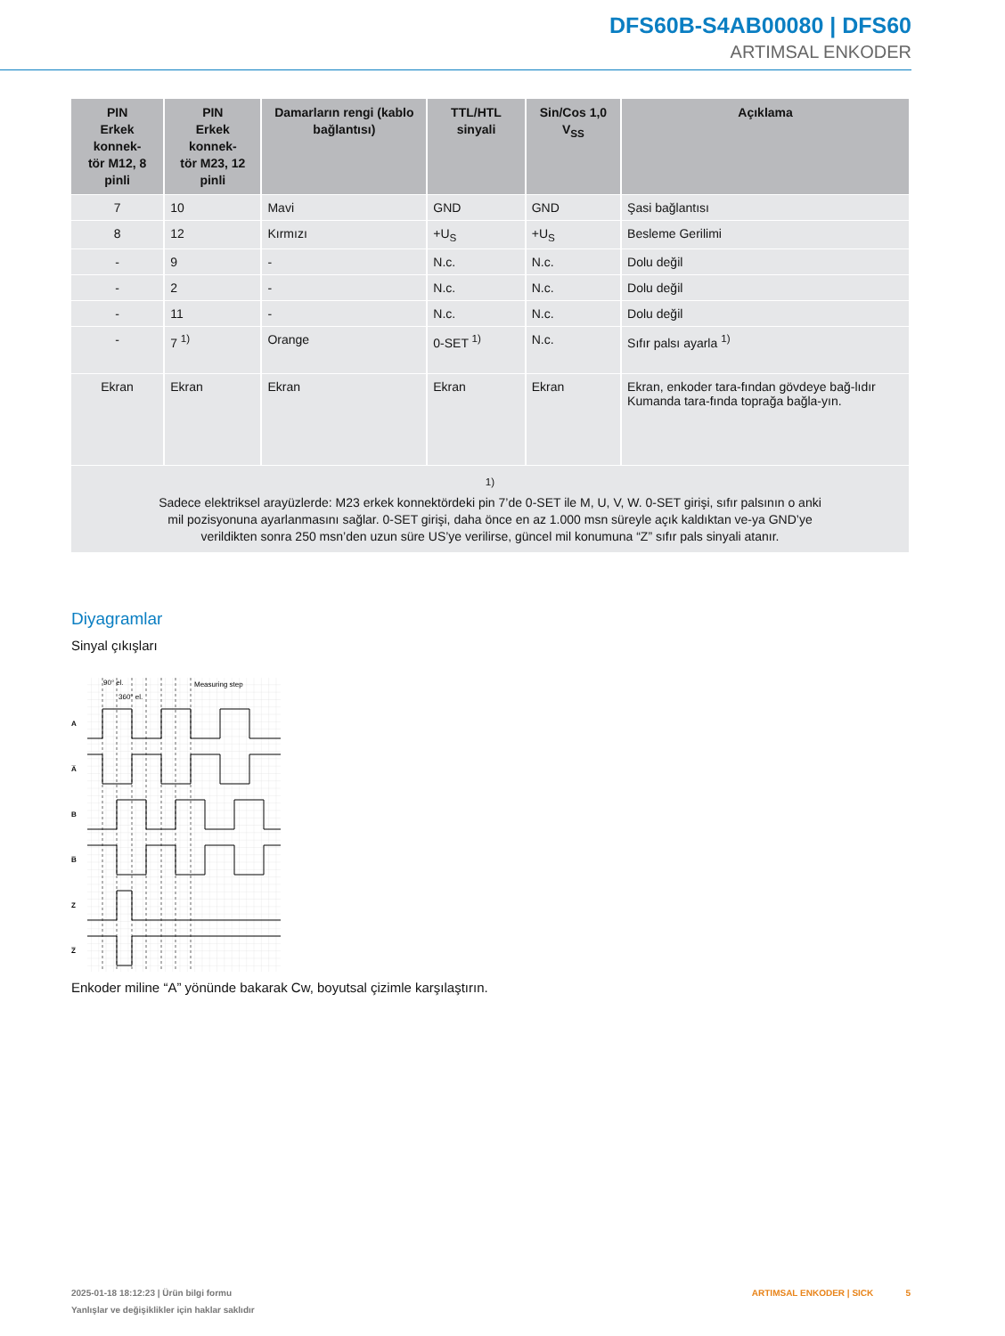DFS60B-S4AB00080 | DFS60
ARTIMSAL ENKODER
| PIN Erkek konnek- tör M12, 8 pinli | PIN Erkek konnek- tör M23, 12 pinli | Damarların rengi (kablo bağlantısı) | TTL/HTL sinyali | Sin/Cos 1,0 V<sub>SS</sub> | Açıklama |
| --- | --- | --- | --- | --- | --- |
| 7 | 10 | Mavi | GND | GND | Şasi bağlantısı |
| 8 | 12 | Kırmızı | +U<sub>S</sub> | +U<sub>S</sub> | Besleme Gerilimi |
| - | 9 | - | N.c. | N.c. | Dolu değil |
| - | 2 | - | N.c. | N.c. | Dolu değil |
| - | 11 | - | N.c. | N.c. | Dolu değil |
| - | 7 <sup>1)</sup> | Orange | 0-SET <sup>1)</sup> | N.c. | Sıfır palsı ayarla <sup>1)</sup> |
| Ekran | Ekran | Ekran | Ekran | Ekran | Ekran, enkoder tara-fından gövdeye bağ-lıdır Kumanda tara-fında toprağa bağla-yın. |
| <sup>1)</sup> Sadece elektriksel arayüzlerde: M23 erkek konnektördeki pin 7’de 0-SET ile M, U, V, W. 0-SET girişi, sıfır palsının o anki mil pozisyonuna ayarlanmasını sağlar. 0-SET girişi, daha önce en az 1.000 msn süreyle açık kaldıktan ve-ya GND’ye verildikten sonra 250 msn’den uzun süre US’ye verilirse, güncel mil konumuna “Z” sıfır pals sinyali atanır. | | | | | |
Diyagramlar
Sinyal çıkışları
A
A̅
B
B̅
Z
Z̅
90° el.
360° el.
Measuring step
Enkoder miline “A” yönünde bakarak Cw, boyutsal çizimle karşılaştırın.
2025-01-18 18:12:23 | Ürün bilgi formu
Yanlışlar ve değişiklikler için haklar saklıdır
ARTIMSAL ENKODER | SICK 5